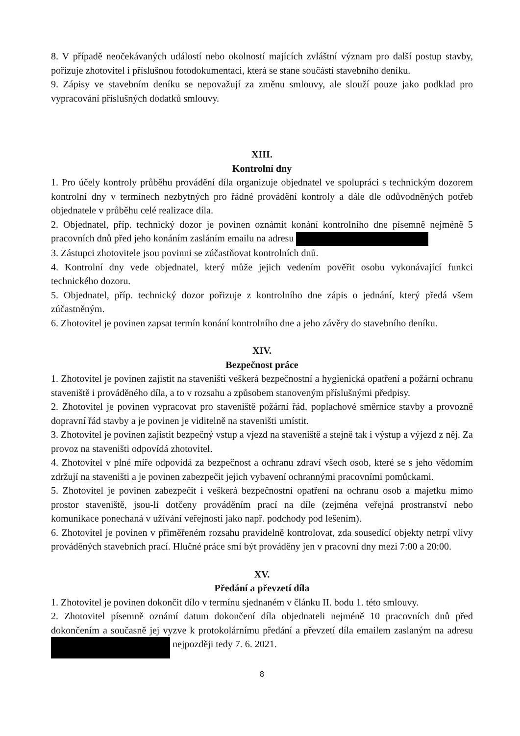8. V případě neočekávaných událostí nebo okolností majících zvláštní význam pro další postup stavby, pořizuje zhotovitel i příslušnou fotodokumentaci, která se stane součástí stavebního deníku.
9. Zápisy ve stavebním deníku se nepovažují za změnu smlouvy, ale slouží pouze jako podklad pro vypracování příslušných dodatků smlouvy.
XIII.
Kontrolní dny
1. Pro účely kontroly průběhu provádění díla organizuje objednatel ve spolupráci s technickým dozorem kontrolní dny v termínech nezbytných pro řádné provádění kontroly a dále dle odůvodněných potřeb objednatele v průběhu celé realizace díla.
2. Objednatel, příp. technický dozor je povinen oznámit konání kontrolního dne písemně nejméně 5 pracovních dnů před jeho konáním zasláním emailu na adresu
3. Zástupci zhotovitele jsou povinni se zúčastňovat kontrolních dnů.
4. Kontrolní dny vede objednatel, který může jejich vedením pověřit osobu vykonávající funkci technického dozoru.
5. Objednatel, příp. technický dozor pořizuje z kontrolního dne zápis o jednání, který předá všem zúčastněným.
6. Zhotovitel je povinen zapsat termín konání kontrolního dne a jeho závěry do stavebního deníku.
XIV.
Bezpečnost práce
1. Zhotovitel je povinen zajistit na staveništi veškerá bezpečnostní a hygienická opatření a požární ochranu staveniště i prováděného díla, a to v rozsahu a způsobem stanoveným příslušnými předpisy.
2. Zhotovitel je povinen vypracovat pro staveniště požární řád, poplachové směrnice stavby a provozně dopravní řád stavby a je povinen je viditelně na staveništi umístit.
3. Zhotovitel je povinen zajistit bezpečný vstup a vjezd na staveniště a stejně tak i výstup a výjezd z něj. Za provoz na staveništi odpovídá zhotovitel.
4. Zhotovitel v plné míře odpovídá za bezpečnost a ochranu zdraví všech osob, které se s jeho vědomím zdržují na staveništi a je povinen zabezpečit jejich vybavení ochrannými pracovními pomůckami.
5. Zhotovitel je povinen zabezpečit i veškerá bezpečnostní opatření na ochranu osob a majetku mimo prostor staveniště, jsou-li dotčeny prováděním prací na díle (zejména veřejná prostranství nebo komunikace ponechaná v užívání veřejnosti jako např. podchody pod lešením).
6. Zhotovitel je povinen v přiměřeném rozsahu pravidelně kontrolovat, zda sousedící objekty netrpí vlivy prováděných stavebních prací. Hlučné práce smí být prováděny jen v pracovní dny mezi 7:00 a 20:00.
XV.
Předání a převzetí díla
1. Zhotovitel je povinen dokončit dílo v termínu sjednaném v článku II. bodu 1. této smlouvy.
2. Zhotovitel písemně oznámí datum dokončení díla objednateli nejméně 10 pracovních dnů před dokončením a současně jej vyzve k protokolárnímu předání a převzetí díla emailem zaslaným na adresu nejpozději tedy 7. 6. 2021.
8